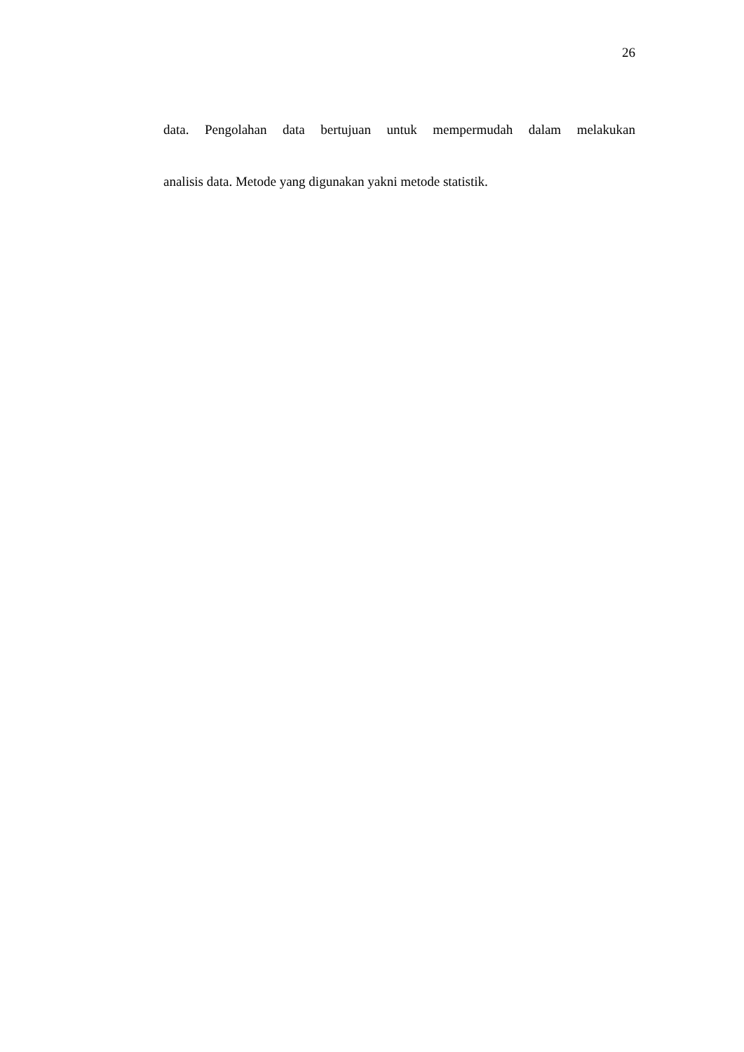26
data. Pengolahan data bertujuan untuk mempermudah dalam melakukan
analisis data. Metode yang digunakan yakni metode statistik.